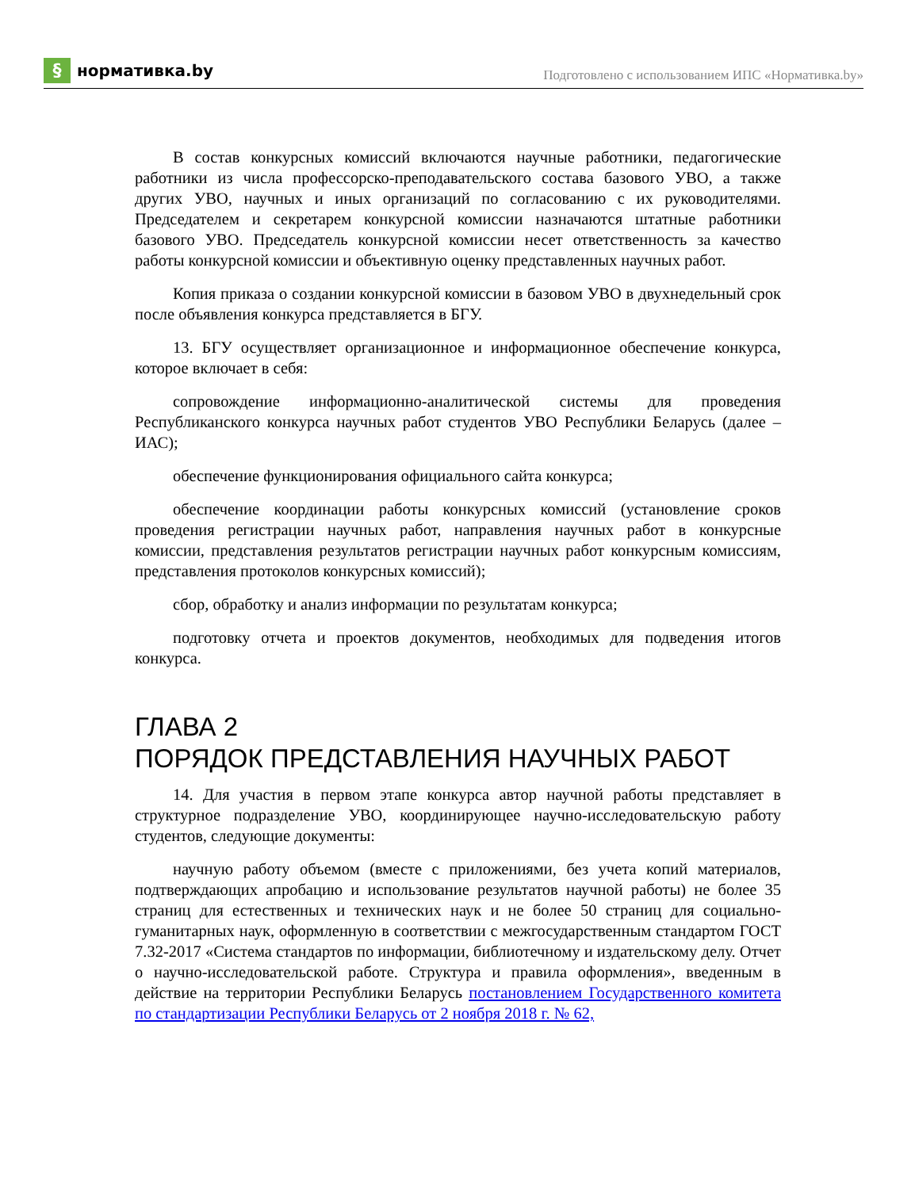§
нормативка.by
Подготовлено с использованием ИПС «Нормативка.by»
В состав конкурсных комиссий включаются научные работники, педагогические работники из числа профессорско-преподавательского состава базового УВО, а также других УВО, научных и иных организаций по согласованию с их руководителями. Председателем и секретарем конкурсной комиссии назначаются штатные работники базового УВО. Председатель конкурсной комиссии несет ответственность за качество работы конкурсной комиссии и объективную оценку представленных научных работ.
Копия приказа о создании конкурсной комиссии в базовом УВО в двухнедельный срок после объявления конкурса представляется в БГУ.
13. БГУ осуществляет организационное и информационное обеспечение конкурса, которое включает в себя:
сопровождение информационно-аналитической системы для проведения Республиканского конкурса научных работ студентов УВО Республики Беларусь (далее – ИАС);
обеспечение функционирования официального сайта конкурса;
обеспечение координации работы конкурсных комиссий (установление сроков проведения регистрации научных работ, направления научных работ в конкурсные комиссии, представления результатов регистрации научных работ конкурсным комиссиям, представления протоколов конкурсных комиссий);
сбор, обработку и анализ информации по результатам конкурса;
подготовку отчета и проектов документов, необходимых для подведения итогов конкурса.
ГЛАВА 2
ПОРЯДОК ПРЕДСТАВЛЕНИЯ НАУЧНЫХ РАБОТ
14. Для участия в первом этапе конкурса автор научной работы представляет в структурное подразделение УВО, координирующее научно-исследовательскую работу студентов, следующие документы:
научную работу объемом (вместе с приложениями, без учета копий материалов, подтверждающих апробацию и использование результатов научной работы) не более 35 страниц для естественных и технических наук и не более 50 страниц для социально-гуманитарных наук, оформленную в соответствии с межгосударственным стандартом ГОСТ 7.32-2017 «Система стандартов по информации, библиотечному и издательскому делу. Отчет о научно-исследовательской работе. Структура и правила оформления», введенным в действие на территории Республики Беларусь постановлением Государственного комитета по стандартизации Республики Беларусь от 2 ноября 2018 г. № 62,